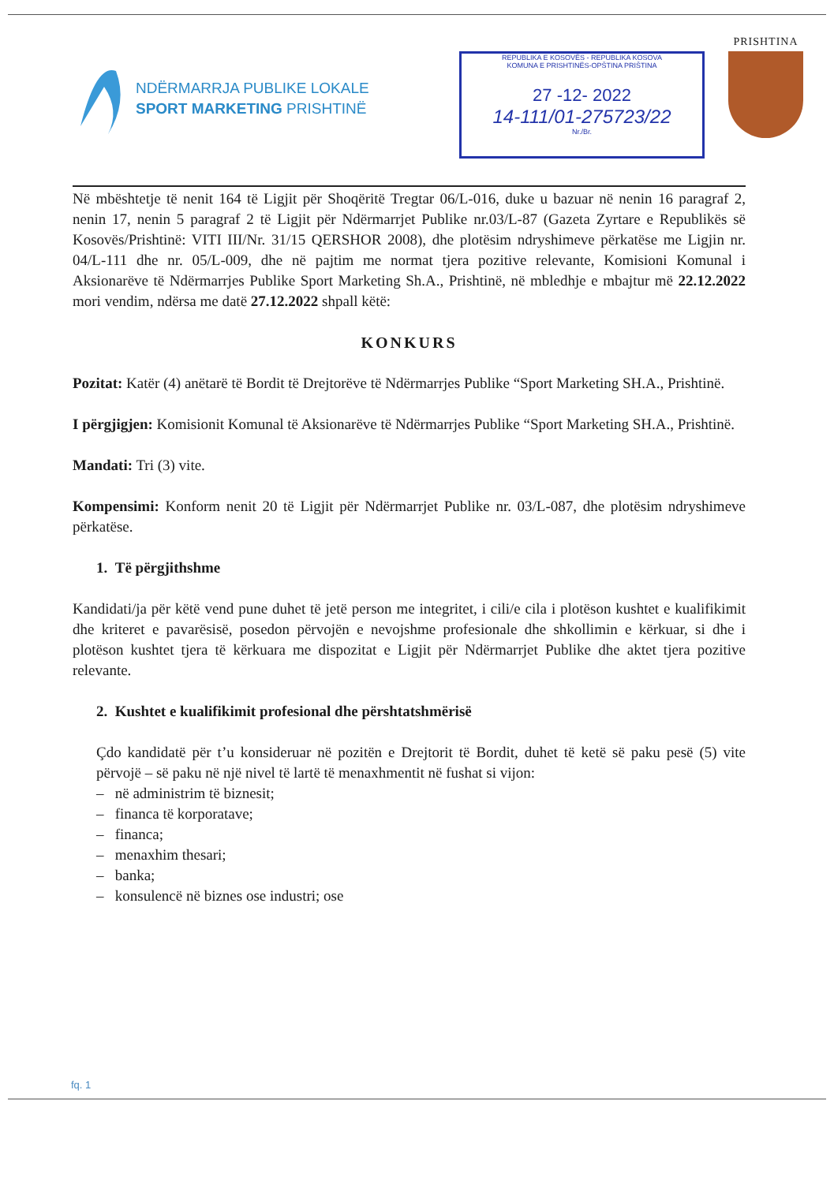NDËRMARRJA PUBLIKE LOKALE
SPORT MARKETING PRISHTINË
REPUBLIKA E KOSOVËS - REPUBLIKA KOSOVA
KOMUNA E PRISHTINËS-OPŠTINA PRIŠTINA
27 -12- 2022
14-111/01-275723/22
Nr./Br.
PRISHTINA
Në mbështetje të nenit 164 të Ligjit për Shoqëritë Tregtar 06/L-016, duke u bazuar në nenin 16 paragraf 2, nenin 17, nenin 5 paragraf 2 të Ligjit për Ndërmarrjet Publike nr.03/L-87 (Gazeta Zyrtare e Republikës së Kosovës/Prishtinë: VITI III/Nr. 31/15 QERSHOR 2008), dhe plotësim ndryshimeve përkatëse me Ligjin nr. 04/L-111 dhe nr. 05/L-009, dhe në pajtim me normat tjera pozitive relevante, Komisioni Komunal i Aksionarëve të Ndërmarrjes Publike Sport Marketing Sh.A., Prishtinë, në mbledhje e mbajtur më 22.12.2022 mori vendim, ndërsa me datë 27.12.2022 shpall këtë:
KONKURS
Pozitat: Katër (4) anëtarë të Bordit të Drejtorëve të Ndërmarrjes Publike “Sport Marketing SH.A., Prishtinë.
I përgjigjen: Komisionit Komunal të Aksionarëve të Ndërmarrjes Publike “Sport Marketing SH.A., Prishtinë.
Mandati: Tri (3) vite.
Kompensimi: Konform nenit 20 të Ligjit për Ndërmarrjet Publike nr. 03/L-087, dhe plotësim ndryshimeve përkatëse.
1. Të përgjithshme
Kandidati/ja për këtë vend pune duhet të jetë person me integritet, i cili/e cila i plotëson kushtet e kualifikimit dhe kriteret e pavarësisë, posedon përvojën e nevojshme profesionale dhe shkollimin e kërkuar, si dhe i plotëson kushtet tjera të kërkuara me dispozitat e Ligjit për Ndërmarrjet Publike dhe aktet tjera pozitive relevante.
2. Kushtet e kualifikimit profesional dhe përshtatshmërisë
Çdo kandidatë për t’u konsideruar në pozitën e Drejtorit të Bordit, duhet të ketë së paku pesë (5) vite përvojë – së paku në një nivel të lartë të menaxhmentit në fushat si vijon:
– në administrim të biznesit;
– financa të korporatave;
– financa;
– menaxhim thesari;
– banka;
– konsulencë në biznes ose industri; ose
fq. 1